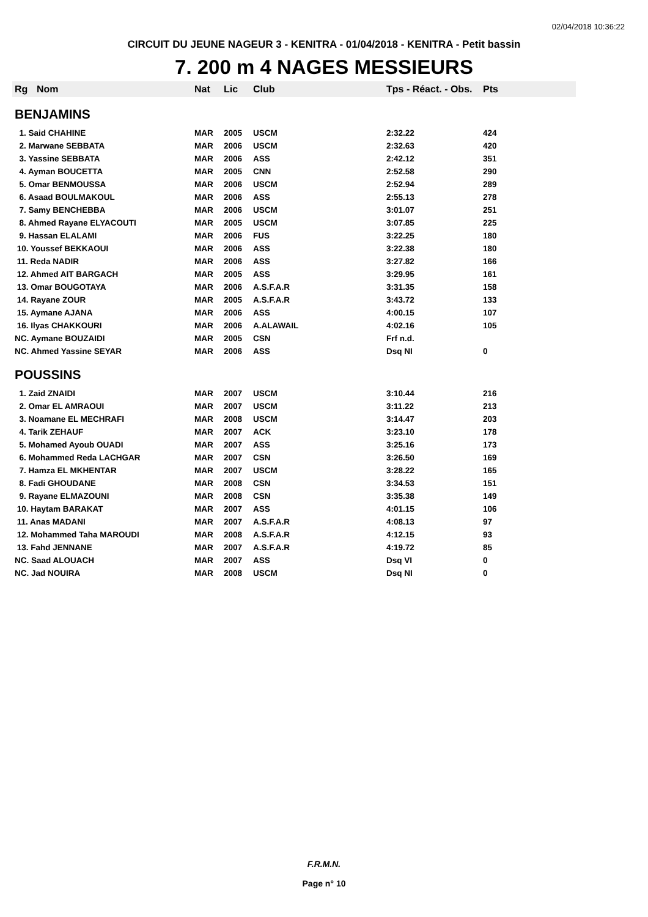02/04/2018 10:36:22
CIRCUIT DU JEUNE NAGEUR 3 - KENITRA - 01/04/2018 - KENITRA - Petit bassin
7. 200 m 4 NAGES MESSIEURS
| Rg | Nom | Nat | Lic | Club | Tps - Réact. - Obs. | Pts |
| --- | --- | --- | --- | --- | --- | --- |
| BENJAMINS | | | | | | |
| 1. Said CHAHINE | | MAR | 2005 | USCM | 2:32.22 | 424 |
| 2. Marwane SEBBATA | | MAR | 2006 | USCM | 2:32.63 | 420 |
| 3. Yassine SEBBATA | | MAR | 2006 | ASS | 2:42.12 | 351 |
| 4. Ayman BOUCETTA | | MAR | 2005 | CNN | 2:52.58 | 290 |
| 5. Omar BENMOUSSA | | MAR | 2006 | USCM | 2:52.94 | 289 |
| 6. Asaad BOULMAKOUL | | MAR | 2006 | ASS | 2:55.13 | 278 |
| 7. Samy BENCHEBBA | | MAR | 2006 | USCM | 3:01.07 | 251 |
| 8. Ahmed Rayane ELYACOUTI | | MAR | 2005 | USCM | 3:07.85 | 225 |
| 9. Hassan ELALAMI | | MAR | 2006 | FUS | 3:22.25 | 180 |
| 10. Youssef BEKKAOUI | | MAR | 2006 | ASS | 3:22.38 | 180 |
| 11. Reda NADIR | | MAR | 2006 | ASS | 3:27.82 | 166 |
| 12. Ahmed AIT BARGACH | | MAR | 2005 | ASS | 3:29.95 | 161 |
| 13. Omar BOUGOTAYA | | MAR | 2006 | A.S.F.A.R | 3:31.35 | 158 |
| 14. Rayane ZOUR | | MAR | 2005 | A.S.F.A.R | 3:43.72 | 133 |
| 15. Aymane AJANA | | MAR | 2006 | ASS | 4:00.15 | 107 |
| 16. Ilyas CHAKKOURI | | MAR | 2006 | A.ALAWAIL | 4:02.16 | 105 |
| NC. Aymane BOUZAIDI | | MAR | 2005 | CSN | Frf n.d. | |
| NC. Ahmed Yassine SEYAR | | MAR | 2006 | ASS | Dsq NI | 0 |
| POUSSINS | | | | | | |
| 1. Zaid ZNAIDI | | MAR | 2007 | USCM | 3:10.44 | 216 |
| 2. Omar EL AMRAOUI | | MAR | 2007 | USCM | 3:11.22 | 213 |
| 3. Noamane EL MECHRAFI | | MAR | 2008 | USCM | 3:14.47 | 203 |
| 4. Tarik ZEHAUF | | MAR | 2007 | ACK | 3:23.10 | 178 |
| 5. Mohamed Ayoub OUADI | | MAR | 2007 | ASS | 3:25.16 | 173 |
| 6. Mohammed Reda LACHGAR | | MAR | 2007 | CSN | 3:26.50 | 169 |
| 7. Hamza EL MKHENTAR | | MAR | 2007 | USCM | 3:28.22 | 165 |
| 8. Fadi GHOUDANE | | MAR | 2008 | CSN | 3:34.53 | 151 |
| 9. Rayane ELMAZOUNI | | MAR | 2008 | CSN | 3:35.38 | 149 |
| 10. Haytam BARAKAT | | MAR | 2007 | ASS | 4:01.15 | 106 |
| 11. Anas MADANI | | MAR | 2007 | A.S.F.A.R | 4:08.13 | 97 |
| 12. Mohammed Taha MAROUDI | | MAR | 2008 | A.S.F.A.R | 4:12.15 | 93 |
| 13. Fahd JENNANE | | MAR | 2007 | A.S.F.A.R | 4:19.72 | 85 |
| NC. Saad ALOUACH | | MAR | 2007 | ASS | Dsq VI | 0 |
| NC. Jad NOUIRA | | MAR | 2008 | USCM | Dsq NI | 0 |
F.R.M.N.
Page n° 10